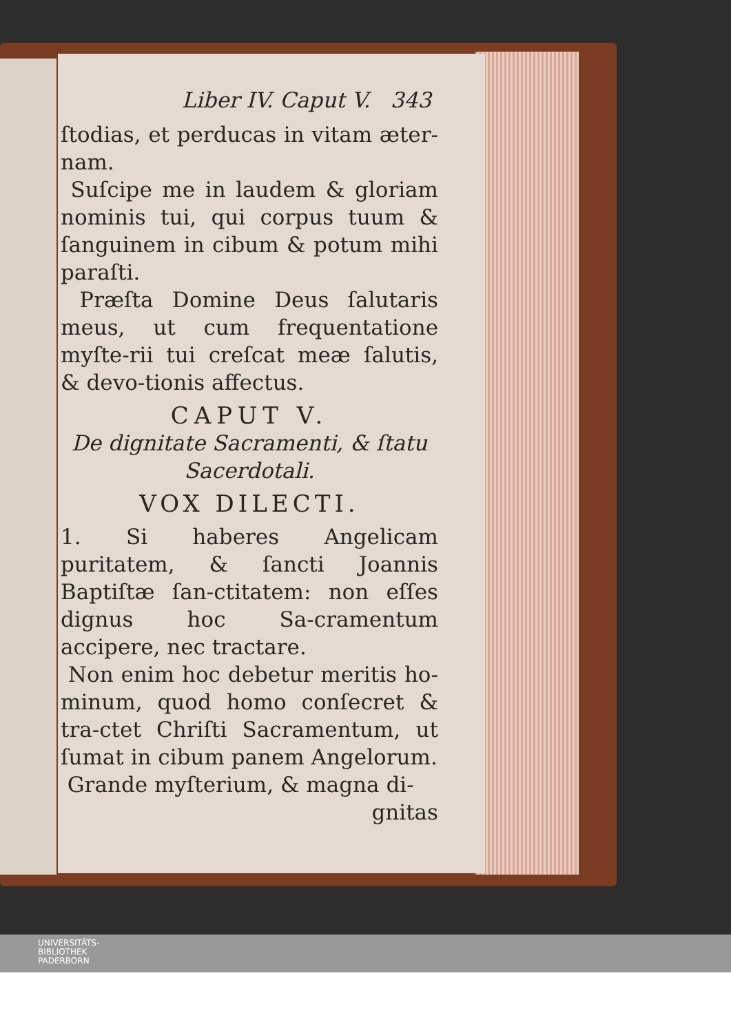Liber IV. Caput V. 343
ſtodias, et perducas in vitam æter-nam.
Suſcipe me in laudem & gloriam nominis tui, qui corpus tuum & ſanguinem in cibum & potum mihi paraſti.
Præſta Domine Deus ſalutaris meus, ut cum frequentatione myſte-rii tui creſcat meæ ſalutis, & devo-tionis affectus.
CAPUT V.
De dignitate Sacramenti, & ſtatu Sacerdotali.
VOX DILECTI.
1. Si haberes Angelicam puritatem, & ſancti Joannis Baptiſtæ ſan-ctitatem: non eſſes dignus hoc Sa-cramentum accipere, nec tractare.
Non enim hoc debetur meritis ho-minum, quod homo conſecret & tra-ctet Chriſti Sacramentum, ut ſumat in cibum panem Angelorum.
Grande myſterium, & magna di-
gnitas
UNIVERSITÄTS-
BIBLIOTHEK
PADERBORN